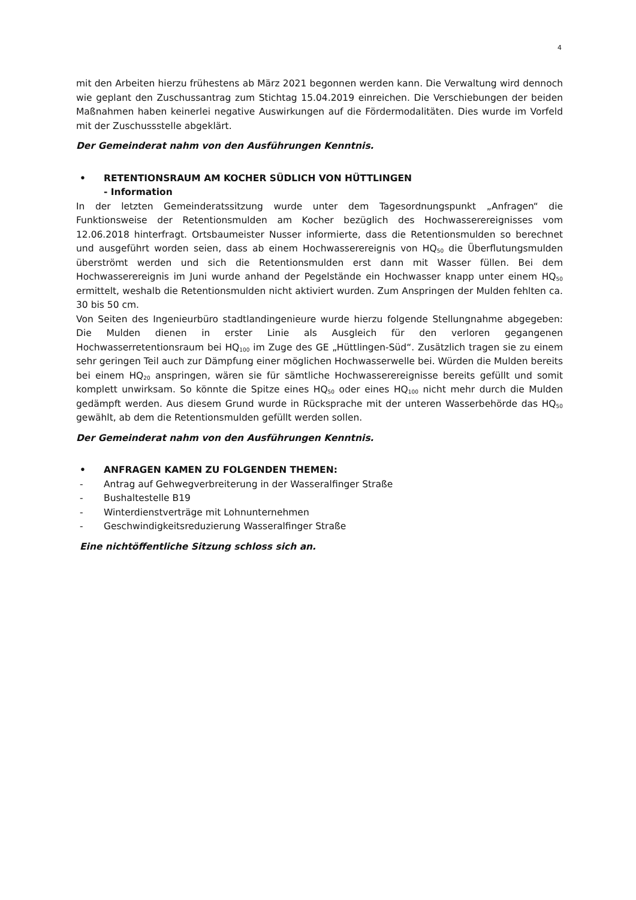4
mit den Arbeiten hierzu frühestens ab März 2021 begonnen werden kann. Die Verwaltung wird dennoch wie geplant den Zuschussantrag zum Stichtag 15.04.2019 einreichen. Die Verschiebungen der beiden Maßnahmen haben keinerlei negative Auswirkungen auf die Fördermodalitäten. Dies wurde im Vorfeld mit der Zuschussstelle abgeklärt.
Der Gemeinderat nahm von den Ausführungen Kenntnis.
• RETENTIONSRAUM AM KOCHER SÜDLICH VON HÜTTLINGEN
- Information
In der letzten Gemeinderatssitzung wurde unter dem Tagesordnungspunkt „Anfragen“ die Funktionsweise der Retentionsmulden am Kocher bezüglich des Hochwasserereignisses vom 12.06.2018 hinterfragt. Ortsbaumeister Nusser informierte, dass die Retentionsmulden so berechnet und ausgeführt worden seien, dass ab einem Hochwasserereignis von HQ<sub>50</sub> die Überflutungsmulden überströmt werden und sich die Retentionsmulden erst dann mit Wasser füllen. Bei dem Hochwasserereignis im Juni wurde anhand der Pegelstände ein Hochwasser knapp unter einem HQ<sub>50</sub> ermittelt, weshalb die Retentionsmulden nicht aktiviert wurden. Zum Anspringen der Mulden fehlten ca. 30 bis 50 cm.
Von Seiten des Ingenieurbüro stadtlandingenieure wurde hierzu folgende Stellungnahme abgegeben: Die Mulden dienen in erster Linie als Ausgleich für den verloren gegangenen Hochwasserretentionsraum bei HQ<sub>100</sub> im Zuge des GE „Hüttlingen-Süd“. Zusätzlich tragen sie zu einem sehr geringen Teil auch zur Dämpfung einer möglichen Hochwasserwelle bei. Würden die Mulden bereits bei einem HQ<sub>20</sub> anspringen, wären sie für sämtliche Hochwasserereignisse bereits gefüllt und somit komplett unwirksam. So könnte die Spitze eines HQ<sub>50</sub> oder eines HQ<sub>100</sub> nicht mehr durch die Mulden gedämpft werden. Aus diesem Grund wurde in Rücksprache mit der unteren Wasserbehörde das HQ<sub>50</sub> gewählt, ab dem die Retentionsmulden gefüllt werden sollen.
Der Gemeinderat nahm von den Ausführungen Kenntnis.
• ANFRAGEN KAMEN ZU FOLGENDEN THEMEN:
- Antrag auf Gehwegverbreiterung in der Wasseralfinger Straße
- Bushaltestelle B19
- Winterdienstverträge mit Lohnunternehmen
- Geschwindigkeitsreduzierung Wasseralfinger Straße
Eine nichtöffentliche Sitzung schloss sich an.